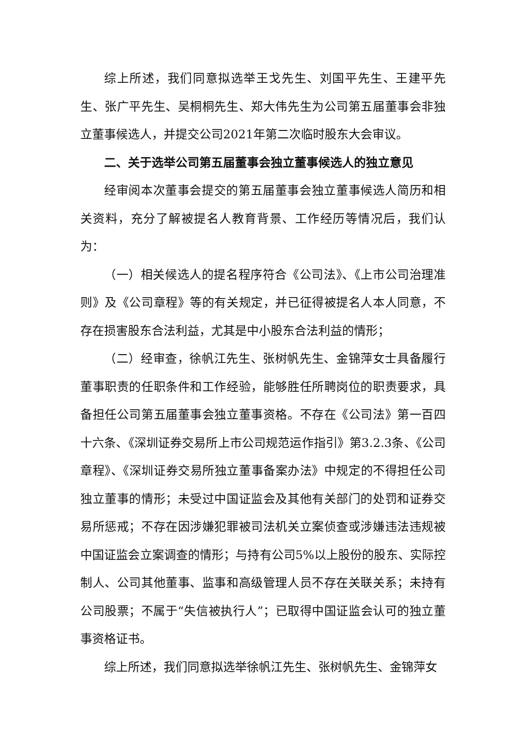综上所述，我们同意拟选举王戈先生、刘国平先生、王建平先生、张广平先生、吴桐桐先生、郑大伟先生为公司第五届董事会非独立董事候选人，并提交公司2021年第二次临时股东大会审议。
二、关于选举公司第五届董事会独立董事候选人的独立意见
经审阅本次董事会提交的第五届董事会独立董事候选人简历和相关资料，充分了解被提名人教育背景、工作经历等情况后，我们认为：
（一）相关候选人的提名程序符合《公司法》、《上市公司治理准则》及《公司章程》等的有关规定，并已征得被提名人本人同意，不存在损害股东合法利益，尤其是中小股东合法利益的情形；
（二）经审查，徐帆江先生、张树帆先生、金锦萍女士具备履行董事职责的任职条件和工作经验，能够胜任所聘岗位的职责要求，具备担任公司第五届董事会独立董事资格。不存在《公司法》第一百四十六条、《深圳证券交易所上市公司规范运作指引》第3.2.3条、《公司章程》、《深圳证券交易所独立董事备案办法》中规定的不得担任公司独立董事的情形；未受过中国证监会及其他有关部门的处罚和证券交易所惩戒；不存在因涉嫌犯罪被司法机关立案侦查或涉嫌违法违规被中国证监会立案调查的情形；与持有公司5%以上股份的股东、实际控制人、公司其他董事、监事和高级管理人员不存在关联关系；未持有公司股票；不属于“失信被执行人”；已取得中国证监会认可的独立董事资格证书。
综上所述，我们同意拟选举徐帆江先生、张树帆先生、金锦萍女